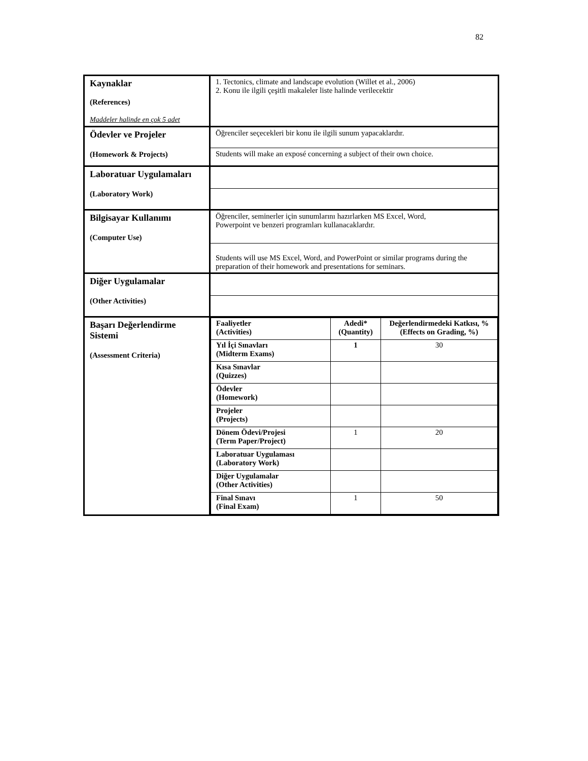82
| Kaynaklar (References) Maddeler halinde en çok 5 adet | 1. Tectonics, climate and landscape evolution (Willet et al., 2006) 2. Konu ile ilgili çeşitli makaleler liste halinde verilecektir |
| Ödevler ve Projeler (Homework & Projects) | Öğrenciler seçecekleri bir konu ile ilgili sunum yapacaklardır. Students will make an exposé concerning a subject of their own choice. |
| Laboratuar Uygulamaları (Laboratory Work) | |
| Bilgisayar Kullanımı (Computer Use) | Öğrenciler, seminerler için sunumlarını hazırlarken MS Excel, Word, Powerpoint ve benzeri programları kullanacaklardır. Students will use MS Excel, Word, and PowerPoint or similar programs during the preparation of their homework and presentations for seminars. |
| Diğer Uygulamalar (Other Activities) | |
| Başarı Değerlendirme Sistemi (Assessment Criteria) | / Faaliyetler (Activities) / Adedi* (Quantity) / Değerlendirmedeki Katkısı, % (Effects on Grading, %) / / --- / --- / --- / / Yıl İçi Sınavları (Midterm Exams) / 1 / 30 / / Kısa Sınavlar (Quizzes) / / / / Ödevler (Homework) / / / / Projeler (Projects) / / / / Dönem Ödevi/Projesi (Term Paper/Project) / 1 / 20 / / Laboratuar Uygulaması (Laboratory Work) / / / / Diğer Uygulamalar (Other Activities) / / / / Final Sınavı (Final Exam) / 1 / 50 / |